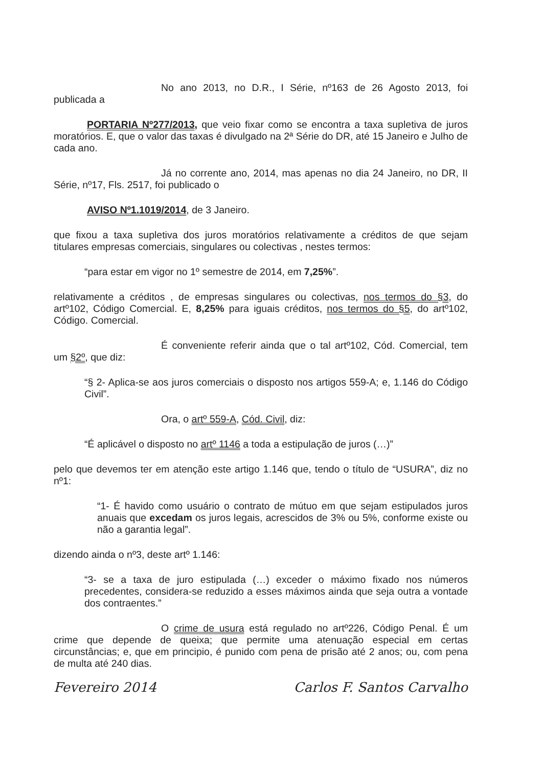No ano 2013, no D.R., I Série, nº163 de 26 Agosto 2013, foi publicada a
PORTARIA Nº277/2013, que veio fixar como se encontra a taxa supletiva de juros moratórios. E, que o valor das taxas é divulgado na 2ª Série do DR, até 15 Janeiro e Julho de cada ano.
Já no corrente ano, 2014, mas apenas no dia 24 Janeiro, no DR, II Série, nº17, Fls. 2517, foi publicado o
AVISO Nº1.1019/2014, de 3 Janeiro.
que fixou a taxa supletiva dos juros moratórios relativamente a créditos de que sejam titulares empresas comerciais, singulares ou colectivas , nestes termos:
“para estar em vigor no 1º semestre de 2014, em 7,25%”.
relativamente a créditos , de empresas singulares ou colectivas, nos termos do §3, do artº102, Código Comercial. E, 8,25% para iguais créditos, nos termos do §5, do artº102, Código. Comercial.
É conveniente referir ainda que o tal artº102, Cód. Comercial, tem um §2º, que diz:
“§ 2- Aplica-se aos juros comerciais o disposto nos artigos 559-A; e, 1.146 do Código Civil”.
Ora, o artº 559-A, Cód. Civil, diz:
“É aplicável o disposto no artº 1146 a toda a estipulação de juros (…)”
pelo que devemos ter em atenção este artigo 1.146 que, tendo o título de “USURA”, diz no nº1:
“1- É havido como usuário o contrato de mútuo em que sejam estipulados juros anuais que excedam os juros legais, acrescidos de 3% ou 5%, conforme existe ou não a garantia legal”.
dizendo ainda o nº3, deste artº 1.146:
“3- se a taxa de juro estipulada (…) exceder o máximo fixado nos números precedentes, considera-se reduzido a esses máximos ainda que seja outra a vontade dos contraentes.”
O crime de usura está regulado no artº226, Código Penal. É um crime que depende de queixa; que permite uma atenuação especial em certas circunstâncias; e, que em principio, é punido com pena de prisão até 2 anos; ou, com pena de multa até 240 dias.
Fevereiro 2014 Carlos F. Santos Carvalho